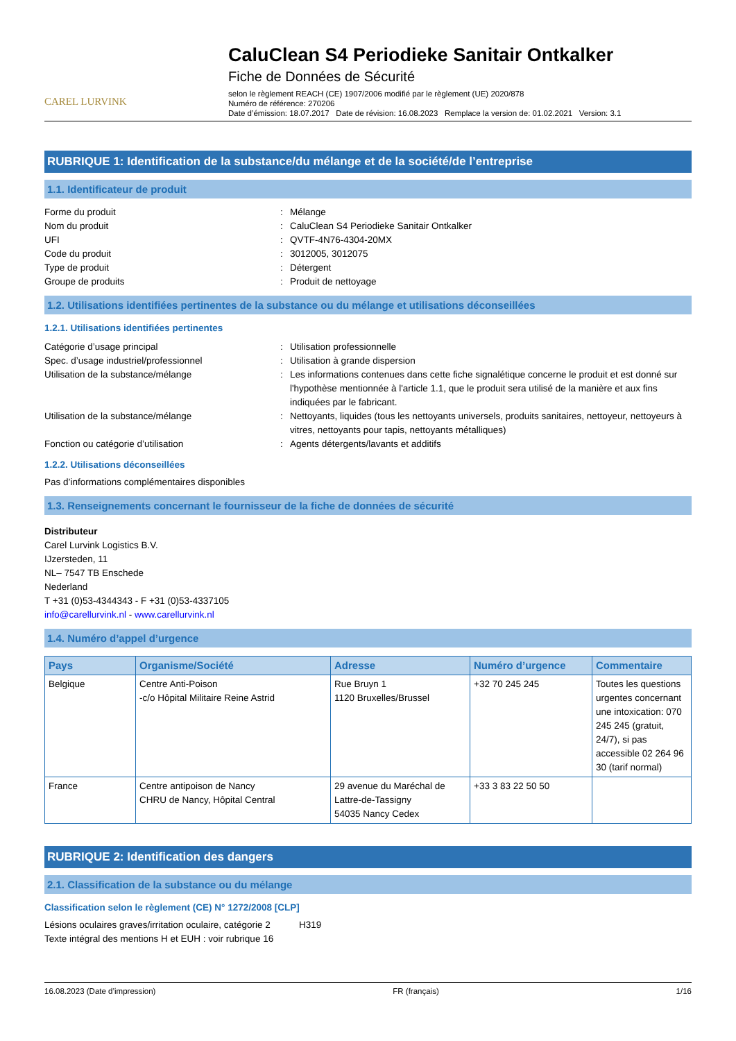CAREL LURVINK
CaluClean S4 Periodieke Sanitair Ontkalker
Fiche de Données de Sécurité
selon le règlement REACH (CE) 1907/2006 modifié par le règlement (UE) 2020/878
Numéro de référence: 270206
Date d’émission: 18.07.2017 Date de révision: 16.08.2023 Remplace la version de: 01.02.2021 Version: 3.1
RUBRIQUE 1: Identification de la substance/du mélange et de la société/de l’entreprise
1.1. Identificateur de produit
Forme du produit
:
Mélange
Nom du produit
:
CaluClean S4 Periodieke Sanitair Ontkalker
UFI
:
QVTF-4N76-4304-20MX
Code du produit
:
3012005, 3012075
Type de produit
:
Détergent
Groupe de produits
:
Produit de nettoyage
1.2. Utilisations identifiées pertinentes de la substance ou du mélange et utilisations déconseillées
1.2.1. Utilisations identifiées pertinentes
Catégorie d’usage principal
:
Utilisation professionnelle
Spec. d’usage industriel/professionnel
:
Utilisation à grande dispersion
Utilisation de la substance/mélange
:
Les informations contenues dans cette fiche signalétique concerne le produit et est donné sur l'hypothèse mentionnée à l'article 1.1, que le produit sera utilisé de la manière et aux fins indiquées par le fabricant.
Utilisation de la substance/mélange
:
Nettoyants, liquides (tous les nettoyants universels, produits sanitaires, nettoyeur, nettoyeurs à vitres, nettoyants pour tapis, nettoyants métalliques)
Fonction ou catégorie d’utilisation
:
Agents détergents/lavants et additifs
1.2.2. Utilisations déconseillées
Pas d’informations complémentaires disponibles
1.3. Renseignements concernant le fournisseur de la fiche de données de sécurité
Distributeur
Carel Lurvink Logistics B.V.
IJzersteden, 11
NL– 7547 TB Enschede
Nederland
T +31 (0)53-4344343 - F +31 (0)53-4337105
info@carellurvink.nl - www.carellurvink.nl
1.4. Numéro d’appel d’urgence
| Pays | Organisme/Société | Adresse | Numéro d’urgence | Commentaire |
| --- | --- | --- | --- | --- |
| Belgique | Centre Anti-Poison -c/o Hôpital Militaire Reine Astrid | Rue Bruyn 1 1120 Bruxelles/Brussel | +32 70 245 245 | Toutes les questions urgentes concernant une intoxication: 070 245 245 (gratuit, 24/7), si pas accessible 02 264 96 30 (tarif normal) |
| France | Centre antipoison de Nancy CHRU de Nancy, Hôpital Central | 29 avenue du Maréchal de Lattre-de-Tassigny 54035 Nancy Cedex | +33 3 83 22 50 50 | |
RUBRIQUE 2: Identification des dangers
2.1. Classification de la substance ou du mélange
Classification selon le règlement (CE) N° 1272/2008 [CLP]
Lésions oculaires graves/irritation oculaire, catégorie 2 H319
Texte intégral des mentions H et EUH : voir rubrique 16
16.08.2023 (Date d’impression) FR (français) 1/16